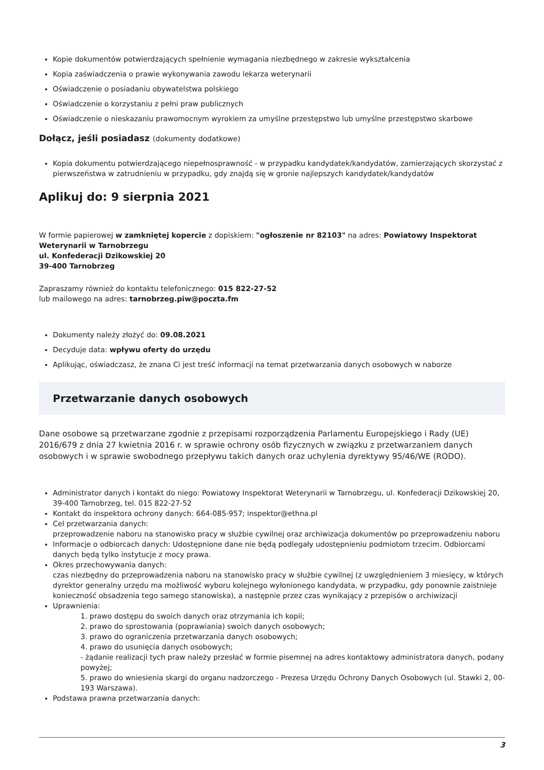Kopie dokumentów potwierdzających spełnienie wymagania niezbędnego w zakresie wykształcenia
Kopia zaświadczenia o prawie wykonywania zawodu lekarza weterynarii
Oświadczenie o posiadaniu obywatelstwa polskiego
Oświadczenie o korzystaniu z pełni praw publicznych
Oświadczenie o nieskazaniu prawomocnym wyrokiem za umyślne przestępstwo lub umyślne przestępstwo skarbowe
Dołącz, jeśli posiadasz (dokumenty dodatkowe)
Kopia dokumentu potwierdzającego niepełnosprawność - w przypadku kandydatek/kandydatów, zamierzających skorzystać z pierwszeństwa w zatrudnieniu w przypadku, gdy znajdą się w gronie najlepszych kandydatek/kandydatów
Aplikuj do: 9 sierpnia 2021
W formie papierowej w zamkniętej kopercie z dopiskiem: "ogłoszenie nr 82103" na adres: Powiatowy Inspektorat Weterynarii w Tarnobrzegu
ul. Konfederacji Dzikowskiej 20
39-400 Tarnobrzeg
Zapraszamy również do kontaktu telefonicznego: 015 822-27-52
lub mailowego na adres: tarnobrzeg.piw@poczta.fm
Dokumenty należy złożyć do: 09.08.2021
Decyduje data: wpływu oferty do urzędu
Aplikując, oświadczasz, że znana Ci jest treść informacji na temat przetwarzania danych osobowych w naborze
Przetwarzanie danych osobowych
Dane osobowe są przetwarzane zgodnie z przepisami rozporządzenia Parlamentu Europejskiego i Rady (UE) 2016/679 z dnia 27 kwietnia 2016 r. w sprawie ochrony osób fizycznych w związku z przetwarzaniem danych osobowych i w sprawie swobodnego przepływu takich danych oraz uchylenia dyrektywy 95/46/WE (RODO).
Administrator danych i kontakt do niego: Powiatowy Inspektorat Weterynarii w Tarnobrzegu, ul. Konfederacji Dzikowskiej 20, 39-400 Tarnobrzeg, tel. 015 822-27-52
Kontakt do inspektora ochrony danych: 664-085-957; inspektor@ethna.pl
Cel przetwarzania danych:
przeprowadzenie naboru na stanowisko pracy w służbie cywilnej oraz archiwizacja dokumentów po przeprowadzeniu naboru
Informacje o odbiorcach danych: Udostępnione dane nie będą podlegały udostępnieniu podmiotom trzecim. Odbiorcami danych będą tylko instytucje z mocy prawa.
Okres przechowywania danych:
czas niezbędny do przeprowadzenia naboru na stanowisko pracy w służbie cywilnej (z uwzględnieniem 3 miesięcy, w których dyrektor generalny urzędu ma możliwość wyboru kolejnego wyłonionego kandydata, w przypadku, gdy ponownie zaistnieje konieczność obsadzenia tego samego stanowiska), a następnie przez czas wynikający z przepisów o archiwizacji
Uprawnienia:
1. prawo dostępu do swoich danych oraz otrzymania ich kopii;
2. prawo do sprostowania (poprawiania) swoich danych osobowych;
3. prawo do ograniczenia przetwarzania danych osobowych;
4. prawo do usunięcia danych osobowych;
- żądanie realizacji tych praw należy przesłać w formie pisemnej na adres kontaktowy administratora danych, podany powyżej;
5. prawo do wniesienia skargi do organu nadzorczego - Prezesa Urzędu Ochrony Danych Osobowych (ul. Stawki 2, 00-193 Warszawa).
Podstawa prawna przetwarzania danych:
3